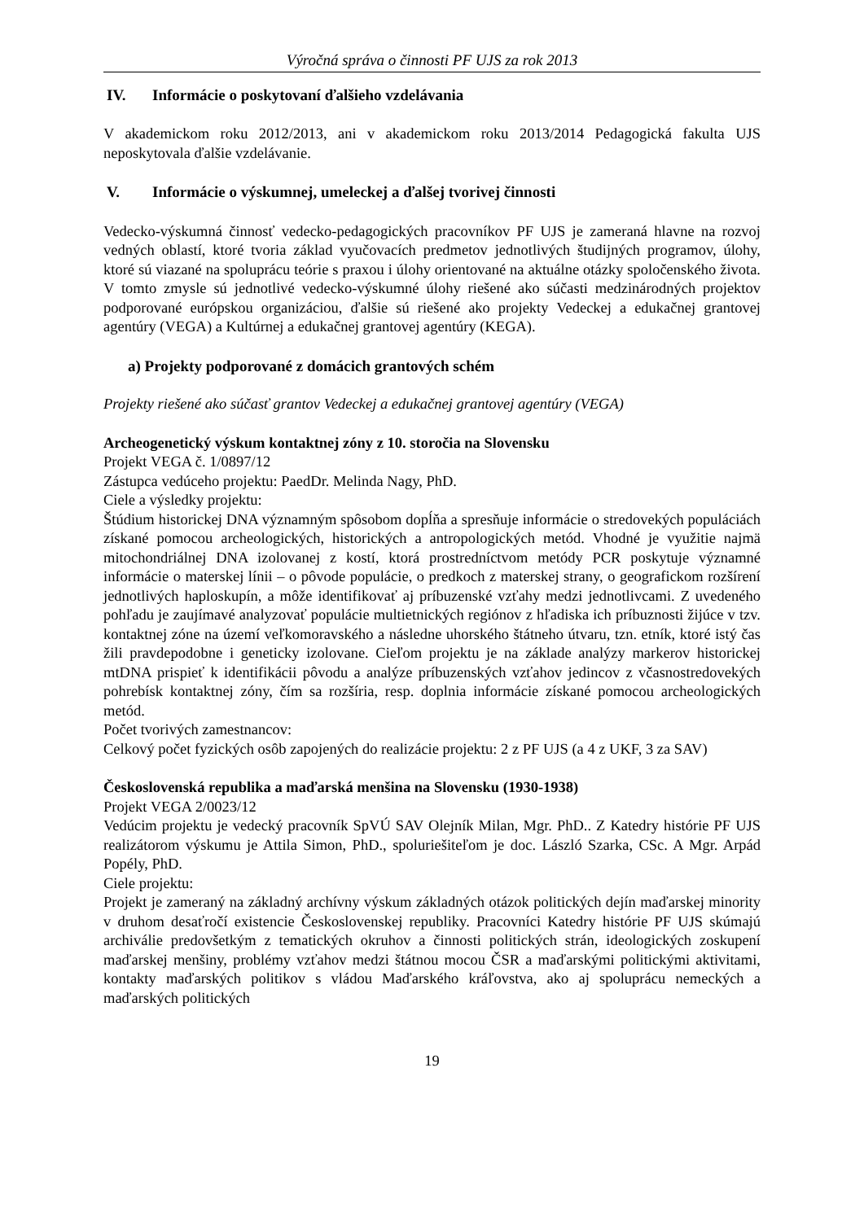Výročná správa o činnosti PF UJS za rok 2013
IV. Informácie o poskytovaní ďalšieho vzdelávania
V akademickom roku 2012/2013, ani v akademickom roku 2013/2014 Pedagogická fakulta UJS neposkytovala ďalšie vzdelávanie.
V. Informácie o výskumnej, umeleckej a ďalšej tvorivej činnosti
Vedecko-výskumná činnosť vedecko-pedagogických pracovníkov PF UJS je zameraná hlavne na rozvoj vedných oblastí, ktoré tvoria základ vyučovacích predmetov jednotlivých študijných programov, úlohy, ktoré sú viazané na spoluprácu teórie s praxou i úlohy orientované na aktuálne otázky spoločenského života. V tomto zmysle sú jednotlivé vedecko-výskumné úlohy riešené ako súčasti medzinárodných projektov podporované európskou organizáciou, ďalšie sú riešené ako projekty Vedeckej a edukačnej grantovej agentúry (VEGA) a Kultúrnej a edukačnej grantovej agentúry (KEGA).
a) Projekty podporované z domácich grantových schém
Projekty riešené ako súčasť grantov Vedeckej a edukačnej grantovej agentúry (VEGA)
Archeogenetický výskum kontaktnej zóny z 10. storočia na Slovensku
Projekt VEGA č. 1/0897/12
Zástupca vedúceho projektu: PaedDr. Melinda Nagy, PhD.
Ciele a výsledky projektu:
Štúdium historickej DNA významným spôsobom dopĺňa a spresňuje informácie o stredovekých populáciách získané pomocou archeologických, historických a antropologických metód. Vhodné je využitie najmä mitochondriálnej DNA izolovanej z kostí, ktorá prostredníctvom metódy PCR poskytuje významné informácie o materskej línii – o pôvode populácie, o predkoch z materskej strany, o geografickom rozšírení jednotlivých haploskupín, a môže identifikovať aj príbuzenské vzťahy medzi jednotlivcami. Z uvedeného pohľadu je zaujímavé analyzovať populácie multietnických regiónov z hľadiska ich príbuznosti žijúce v tzv. kontaktnej zóne na území veľkomoravského a následne uhorského štátneho útvaru, tzn. etník, ktoré istý čas žili pravdepodobne i geneticky izolovane. Cieľom projektu je na základe analýzy markerov historickej mtDNA prispieť k identifikácii pôvodu a analýze príbuzenských vzťahov jedincov z včasnostredovekých pohrebísk kontaktnej zóny, čím sa rozšíria, resp. doplnia informácie získané pomocou archeologických metód.
Počet tvorivých zamestnancov:
Celkový počet fyzických osôb zapojených do realizácie projektu: 2 z PF UJS (a 4 z UKF, 3 za SAV)
Československá republika a maďarská menšina na Slovensku (1930-1938)
Projekt VEGA 2/0023/12
Vedúcim projektu je vedecký pracovník SpVÚ SAV Olejník Milan, Mgr. PhD.. Z Katedry histórie PF UJS realizátorom výskumu je Attila Simon, PhD., spoluriešiteľom je doc. László Szarka, CSc. A Mgr. Arpád Popély, PhD.
Ciele projektu:
Projekt je zameraný na základný archívny výskum základných otázok politických dejín maďarskej minority v druhom desaťročí existencie Československej republiky. Pracovníci Katedry histórie PF UJS skúmajú archiválie predovšetkým z tematických okruhov a činnosti politických strán, ideologických zoskupení maďarskej menšiny, problémy vzťahov medzi štátnou mocou ČSR a maďarskými politickými aktivitami, kontakty maďarských politikov s vládou Maďarského kráľovstva, ako aj spoluprácu nemeckých a maďarských politických
19